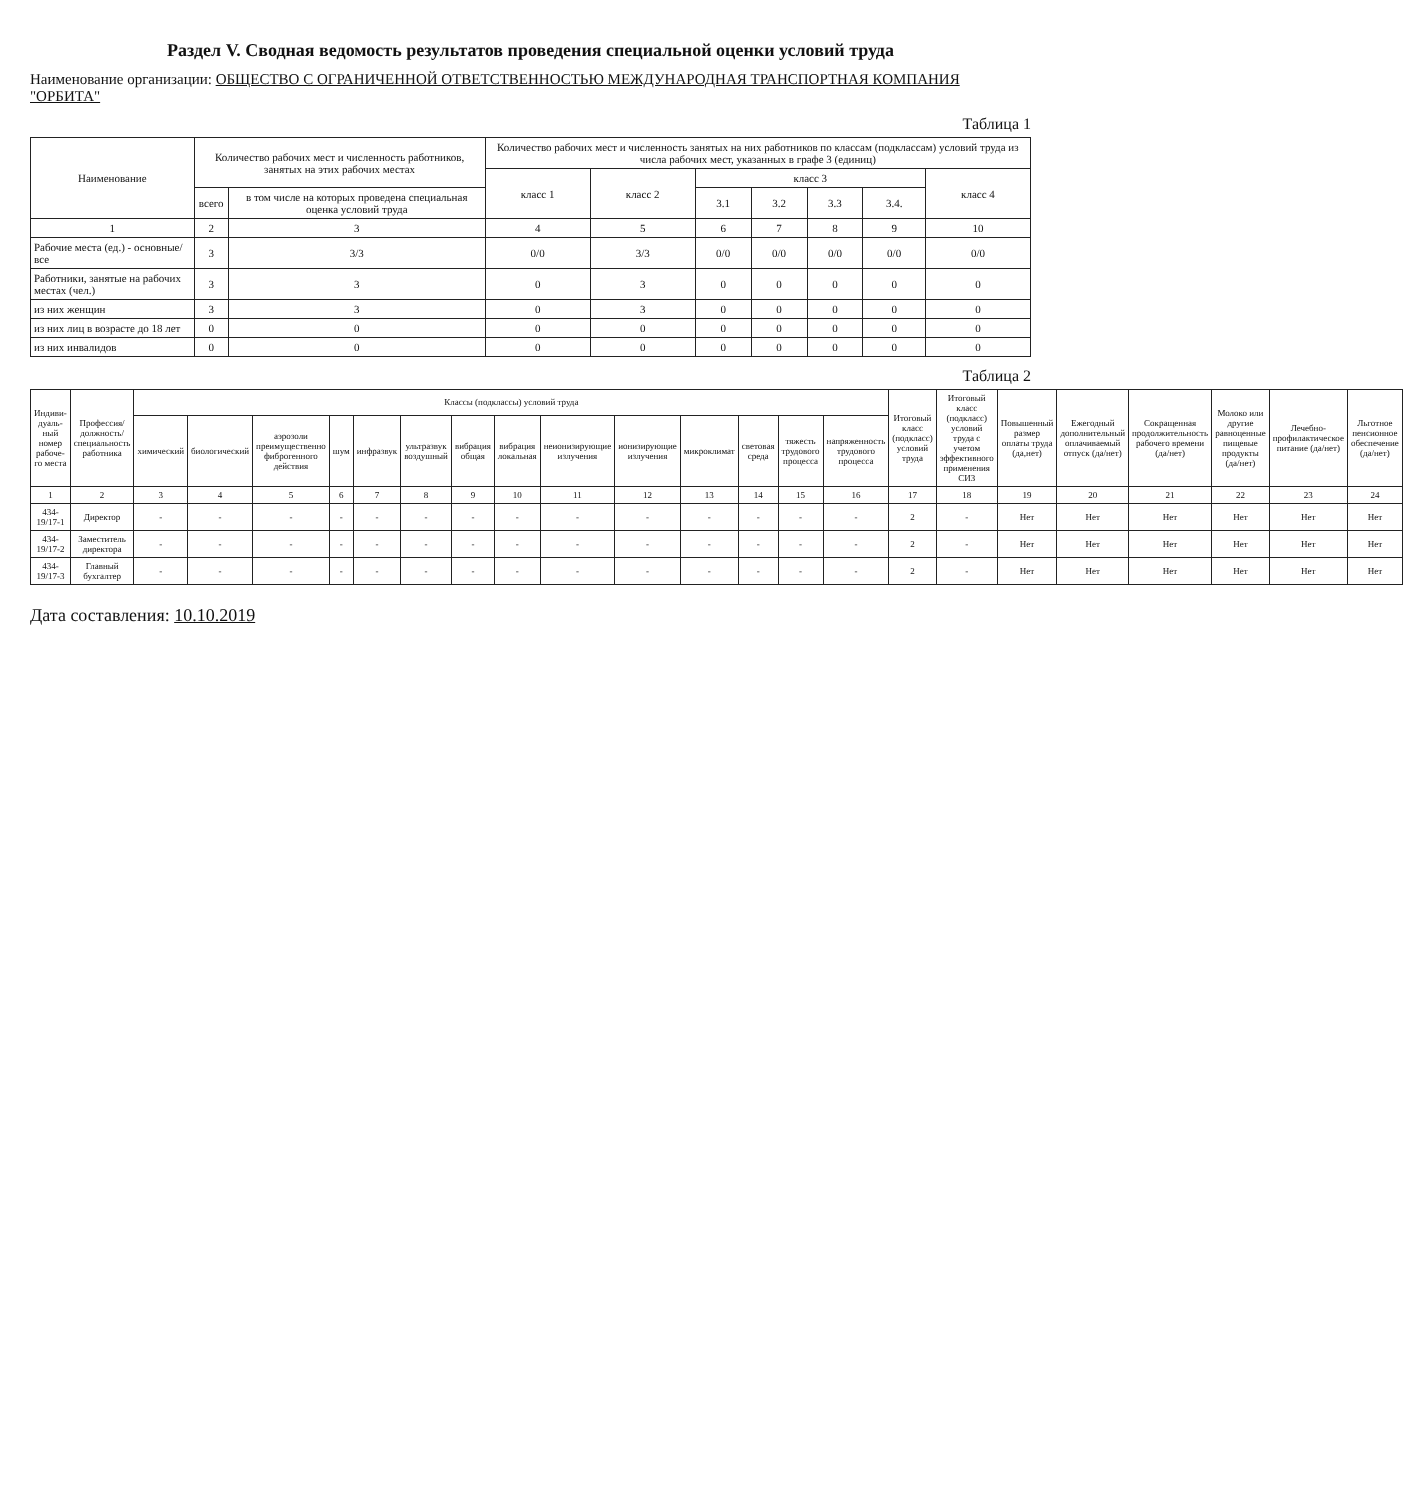Раздел V. Сводная ведомость результатов проведения специальной оценки условий труда
Наименование организации: ОБЩЕСТВО С ОГРАНИЧЕННОЙ ОТВЕТСТВЕННОСТЬЮ МЕЖДУНАРОДНАЯ ТРАНСПОРТНАЯ КОМПАНИЯ "ОРБИТА"
Таблица 1
| Наименование | Количество рабочих мест и численность работников, занятых на этих рабочих местах | | Количество рабочих мест и численность занятых на них работников по классам (подклассам) условий труда из числа рабочих мест, указанных в графе 3 (единиц) | | | | | | |
| --- | --- | --- | --- | --- | --- | --- | --- | --- | --- |
| | | | класс 1 | класс 2 | класс 3 | | | | класс 4 |
| | всего | в том числе на которых проведена специальная оценка условий труда | | | 3.1 | 3.2 | 3.3 | 3.4. | |
| 1 | 2 | 3 | 4 | 5 | 6 | 7 | 8 | 9 | 10 |
| Рабочие места (ед.) - основные/все | 3 | 3/3 | 0/0 | 3/3 | 0/0 | 0/0 | 0/0 | 0/0 | 0/0 |
| Работники, занятые на рабочих местах (чел.) | 3 | 3 | 0 | 3 | 0 | 0 | 0 | 0 | 0 |
| из них женщин | 3 | 3 | 0 | 3 | 0 | 0 | 0 | 0 | 0 |
| из них лиц в возрасте до 18 лет | 0 | 0 | 0 | 0 | 0 | 0 | 0 | 0 | 0 |
| из них инвалидов | 0 | 0 | 0 | 0 | 0 | 0 | 0 | 0 | 0 |
Таблица 2
| Индиви-дуаль-ный номер рабоче-го места | Профессия/ должность/ специальность работника | Классы (подклассы) условий труда | | | | | | | | | | | | | | Итоговый класс (подкласс) условий труда | Итоговый класс (подкласс) условий труда с учетом эффективного применения СИЗ | Повышенный размер оплаты труда (да,нет) | Ежегодный дополнительный оплачиваемый отпуск (да/нет) | Сокращенная продолжительность рабочего времени (да/нет) | Молоко или другие равноценные пищевые продукты (да/нет) | Лечебно-профилактическое питание (да/нет) | Льготное пенсионное обеспечение (да/нет) |
| --- | --- | --- | --- | --- | --- | --- | --- | --- | --- | --- | --- | --- | --- | --- | --- | --- | --- | --- | --- | --- | --- | --- | --- |
| | | химический | биологический | аэрозоли преимущественно фиброгенного действия | шум | инфразвук | ультразвук воздушный | вибрация общая | вибрация локальная | неионизирующие излучения | ионизирующие излучения | микроклимат | световая среда | тяжесть трудового процесса | напряженность трудового процесса | | | | | | | | |
| 1 | 2 | 3 | 4 | 5 | 6 | 7 | 8 | 9 | 10 | 11 | 12 | 13 | 14 | 15 | 16 | 17 | 18 | 19 | 20 | 21 | 22 | 23 | 24 |
| 434-19/17-1 | Директор | - | - | - | - | - | - | - | - | - | - | - | - | - | - | 2 | - | Нет | Нет | Нет | Нет | Нет | Нет |
| 434-19/17-2 | Заместитель директора | - | - | - | - | - | - | - | - | - | - | - | - | - | - | 2 | - | Нет | Нет | Нет | Нет | Нет | Нет |
| 434-19/17-3 | Главный бухгалтер | - | - | - | - | - | - | - | - | - | - | - | - | - | - | 2 | - | Нет | Нет | Нет | Нет | Нет | Нет |
Дата составления: 10.10.2019